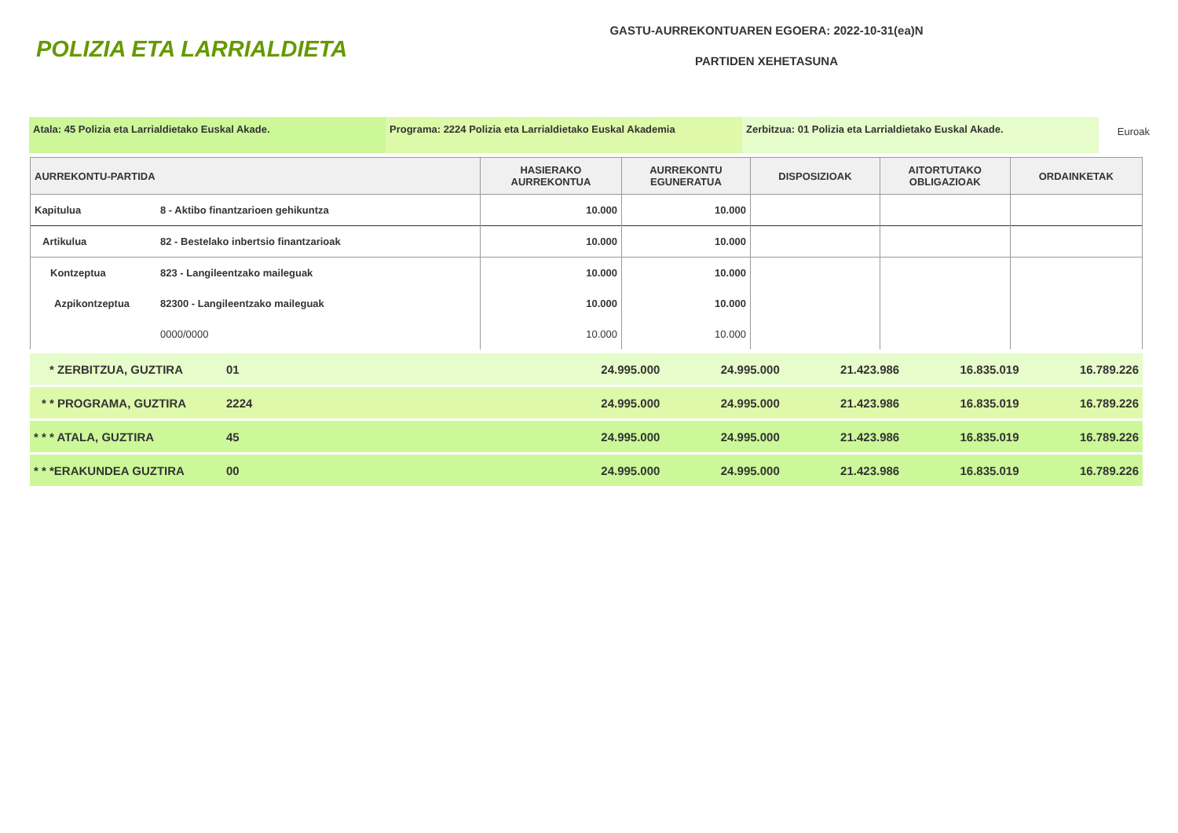POLIZIA ETA LARRIALDIETA
GASTU-AURREKONTUAREN EGOERA: 2022-10-31(ea)N
PARTIDEN XEHETASUNA
Atala: 45 Polizia eta Larrialdietako Euskal Akade. Programa: 2224 Polizia eta Larrialdietako Euskal Akademia
Zerbitzua: 01 Polizia eta Larrialdietako Euskal Akade.
Euroak
| AURREKONTU-PARTIDA | | HASIERAKO AURREKONTUA | AURREKONTU EGUNERATUA | DISPOSIZIOAK | AITORTUTAKO OBLIGAZIOAK | ORDAINKETAK |
| --- | --- | --- | --- | --- | --- | --- |
| Kapitulua | 8 - Aktibo finantzarioen gehikuntza | 10.000 | 10.000 | | | |
| Artikulua | 82 - Bestelako inbertsio finantzarioak | 10.000 | 10.000 | | | |
| Kontzeptua | 823 - Langileentzako maileguak | 10.000 | 10.000 | | | |
| Azpikontzeptua | 82300 - Langileentzako maileguak | 10.000 | 10.000 | | | |
| | 0000/0000 | 10.000 | 10.000 | | | |
| * ZERBITZUA, GUZTIRA | 01 | 24.995.000 | 24.995.000 | 21.423.986 | 16.835.019 | 16.789.226 |
| * * PROGRAMA, GUZTIRA | 2224 | 24.995.000 | 24.995.000 | 21.423.986 | 16.835.019 | 16.789.226 |
| * * * ATALA, GUZTIRA | 45 | 24.995.000 | 24.995.000 | 21.423.986 | 16.835.019 | 16.789.226 |
| * * *ERAKUNDEA GUZTIRA | 00 | 24.995.000 | 24.995.000 | 21.423.986 | 16.835.019 | 16.789.226 |